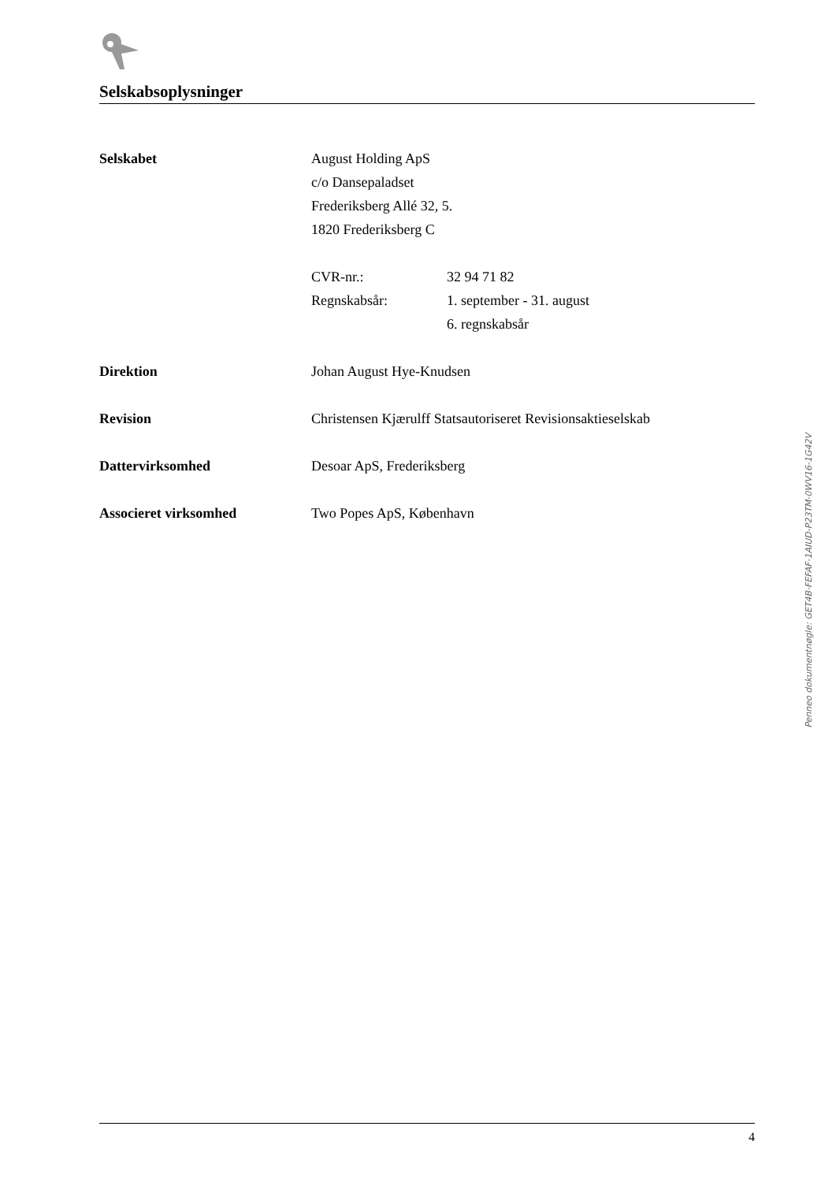Selskabsoplysninger
| Selskabet | August Holding ApS c/o Dansepaladset Frederiksberg Allé 32, 5. 1820 Frederiksberg C | |
| | CVR-nr.: | 32 94 71 82 |
| | Regnskabsår: | 1. september - 31. august 6. regnskabsår |
| Direktion | Johan August Hye-Knudsen | |
| Revision | Christensen Kjærulff Statsautoriseret Revisionsaktieselskab | |
| Dattervirksomhed | Desoar ApS, Frederiksberg | |
| Associeret virksomhed | Two Popes ApS, København | |
Penneo dokumentnøgle: GET4B-FEFAF-1AIUD-P23TM-0WV16-1G42V
4